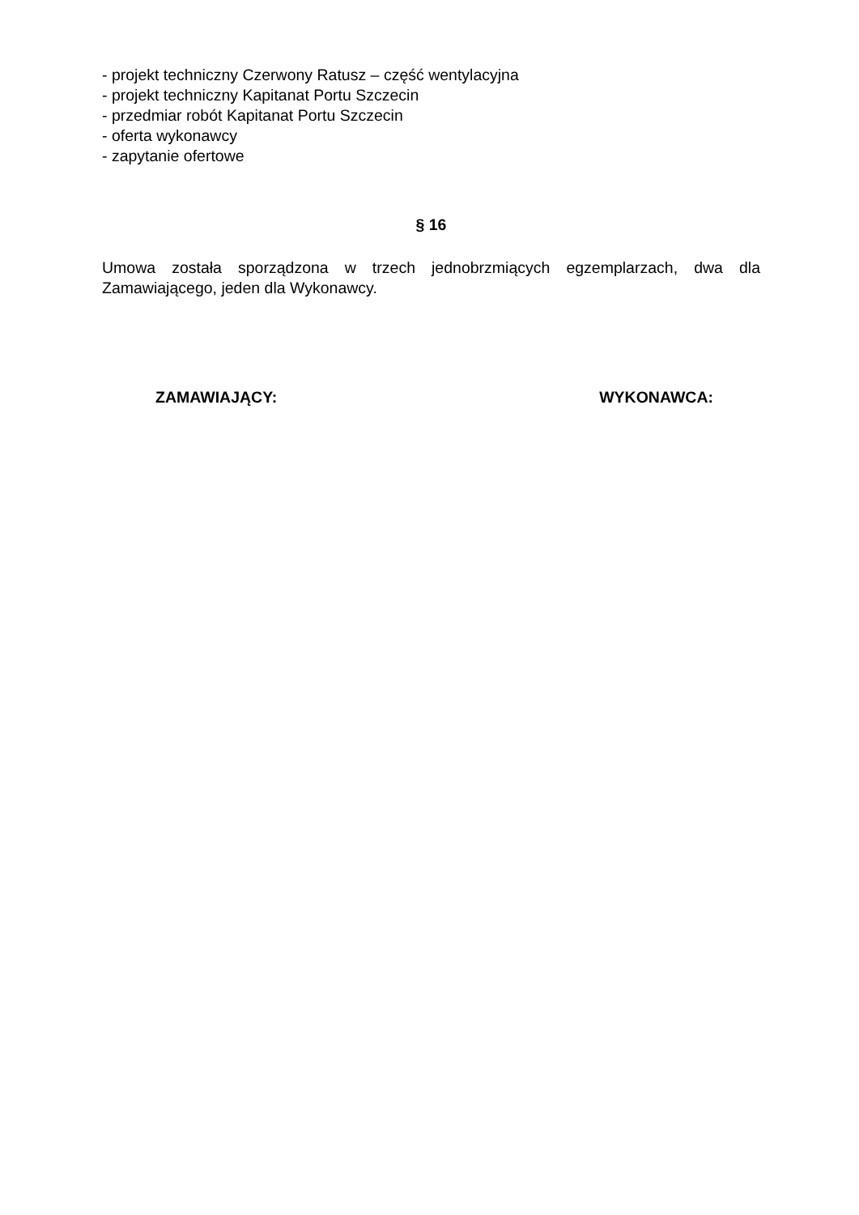- projekt techniczny Czerwony Ratusz – część wentylacyjna
- projekt techniczny Kapitanat Portu Szczecin
- przedmiar robót Kapitanat Portu Szczecin
- oferta wykonawcy
- zapytanie ofertowe
§ 16
Umowa została sporządzona w trzech jednobrzmiących egzemplarzach, dwa dla Zamawiającego, jeden dla Wykonawcy.
ZAMAWIAJĄCY: WYKONAWCA: